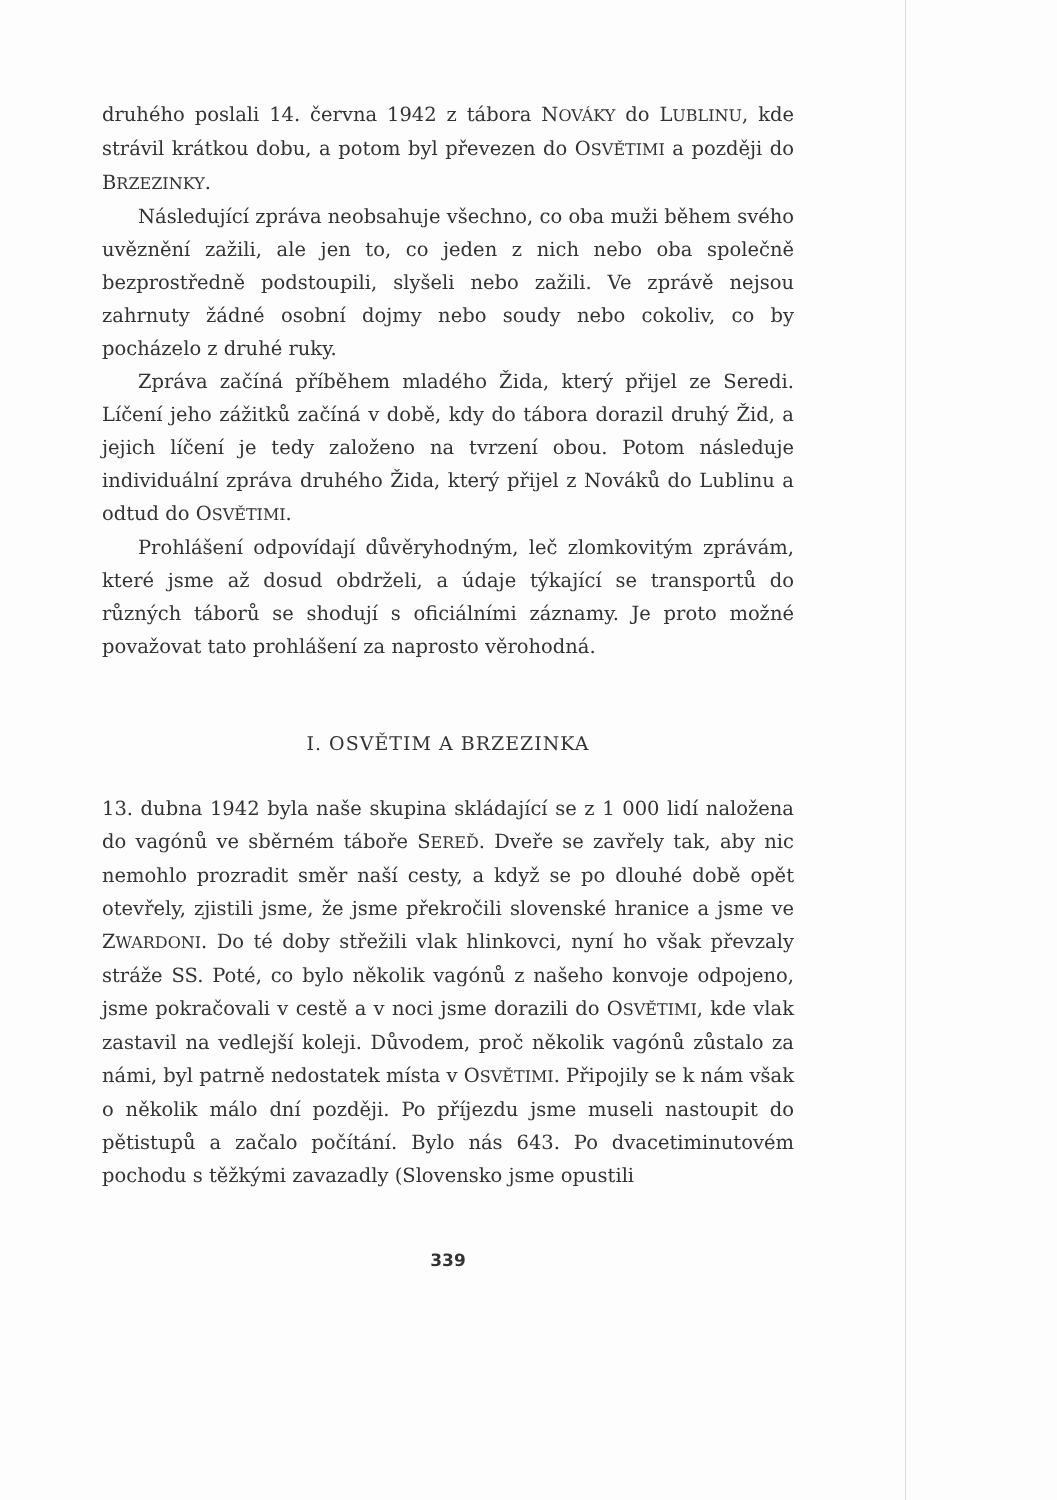druhého poslali 14. června 1942 z tábora NOVÁKY do LUBLINU, kde strávil krátkou dobu, a potom byl převezen do OSVĚTIMI a později do BRZEZINKY.
Následující zpráva neobsahuje všechno, co oba muži během svého uvěznění zažili, ale jen to, co jeden z nich nebo oba společně bezprostředně podstoupili, slyšeli nebo zažili. Ve zprávě nejsou zahrnuty žádné osobní dojmy nebo soudy nebo cokoliv, co by pocházelo z druhé ruky.
Zpráva začíná příběhem mladého Žida, který přijel ze Seredi. Líčení jeho zážitků začíná v době, kdy do tábora dorazil druhý Žid, a jejich líčení je tedy založeno na tvrzení obou. Potom následuje individuální zpráva druhého Žida, který přijel z Nováků do Lublinu a odtud do OSVĚTIMI.
Prohlášení odpovídají důvěryhodným, leč zlomkovitým zprávám, které jsme až dosud obdrželi, a údaje týkající se transportů do různých táborů se shodují s oficiálními záznamy. Je proto možné považovat tato prohlášení za naprosto věrohodná.
I. OSVĚTIM A BRZEZINKA
13. dubna 1942 byla naše skupina skládající se z 1 000 lidí naložena do vagónů ve sběrném táboře SEREĎ. Dveře se zavřely tak, aby nic nemohlo prozradit směr naší cesty, a když se po dlouhé době opět otevřely, zjistili jsme, že jsme překročili slovenské hranice a jsme ve ZWARDONI. Do té doby střežili vlak hlinkovci, nyní ho však převzaly stráže SS. Poté, co bylo několik vagónů z našeho konvoje odpojeno, jsme pokračovali v cestě a v noci jsme dorazili do OSVĚTIMI, kde vlak zastavil na vedlejší koleji. Důvodem, proč několik vagónů zůstalo za námi, byl patrně nedostatek místa v OSVĚTIMI. Připojily se k nám však o několik málo dní později. Po příjezdu jsme museli nastoupit do pětistupů a začalo počítání. Bylo nás 643. Po dvacetiminutovém pochodu s těžkými zavazadly (Slovensko jsme opustili
339